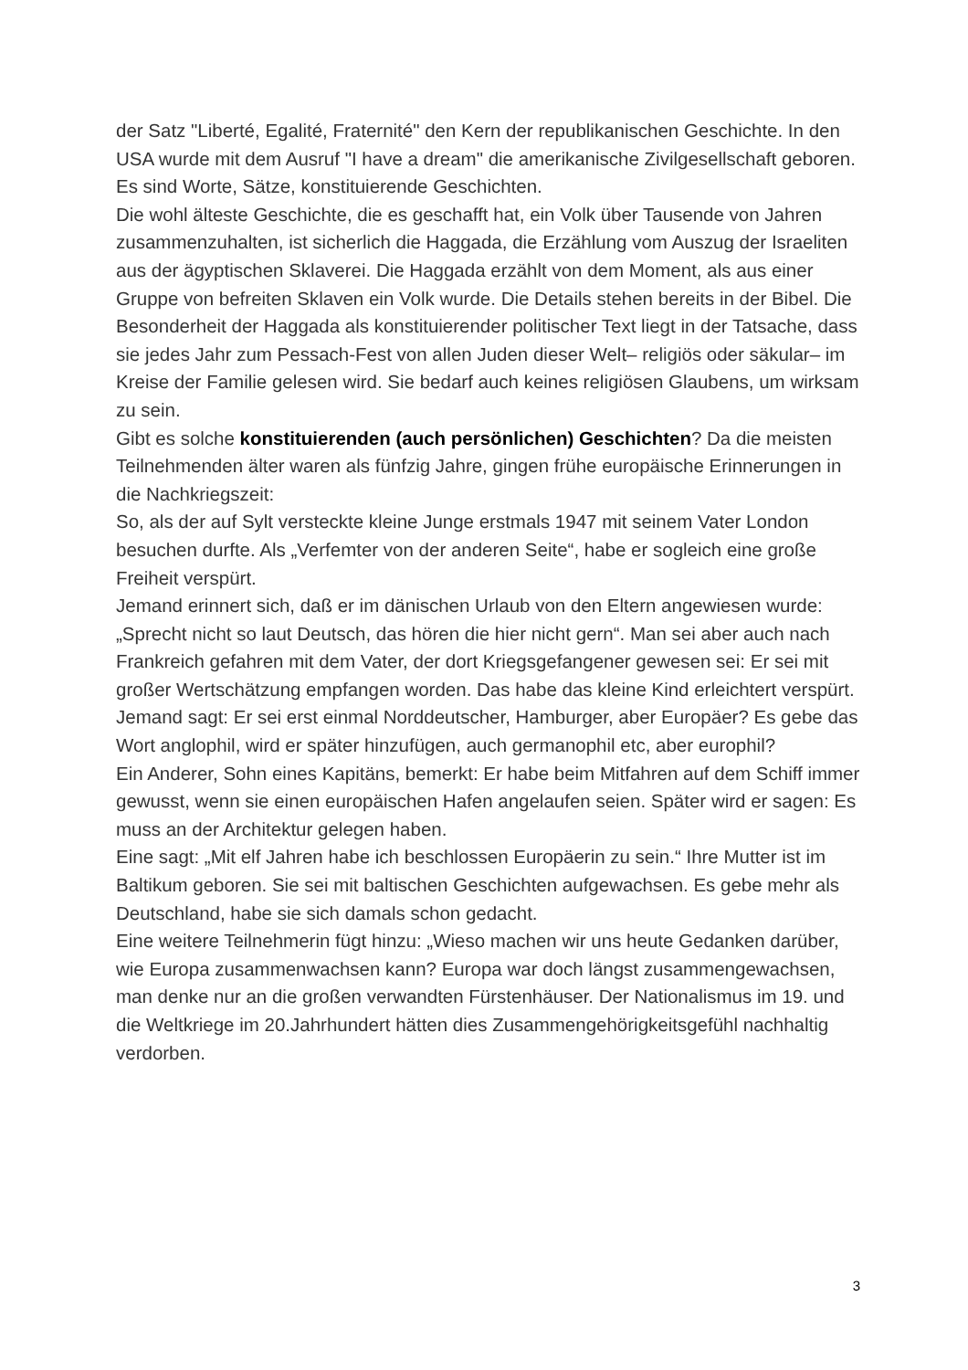der Satz "Liberté, Egalité, Fraternité" den Kern der republikanischen Geschichte. In den USA wurde mit dem Ausruf "I have a dream" die amerikanische Zivilgesellschaft geboren. Es sind Worte, Sätze, konstituierende Geschichten.
Die wohl älteste Geschichte, die es geschafft hat, ein Volk über Tausende von Jahren zusammenzuhalten, ist sicherlich die Haggada, die Erzählung vom Auszug der Israeliten aus der ägyptischen Sklaverei. Die Haggada erzählt von dem Moment, als aus einer Gruppe von befreiten Sklaven ein Volk wurde. Die Details stehen bereits in der Bibel. Die Besonderheit der Haggada als konstituierender politischer Text liegt in der Tatsache, dass sie jedes Jahr zum Pessach-Fest von allen Juden dieser Welt– religiös oder säkular– im Kreise der Familie gelesen wird. Sie bedarf auch keines religiösen Glaubens, um wirksam zu sein.
Gibt es solche konstituierenden (auch persönlichen) Geschichten? Da die meisten Teilnehmenden älter waren als fünfzig Jahre, gingen frühe europäische Erinnerungen in die Nachkriegszeit:
So, als der auf Sylt versteckte kleine Junge erstmals 1947 mit seinem Vater London besuchen durfte. Als „Verfemter von der anderen Seite“, habe er sogleich eine große Freiheit verspürt.
Jemand erinnert sich, daß er im dänischen Urlaub von den Eltern angewiesen wurde: „Sprecht nicht so laut Deutsch, das hören die hier nicht gern“. Man sei aber auch nach Frankreich gefahren mit dem Vater, der dort Kriegsgefangener gewesen sei: Er sei mit großer Wertschätzung empfangen worden. Das habe das kleine Kind erleichtert verspürt.
Jemand sagt: Er sei erst einmal Norddeutscher, Hamburger, aber Europäer? Es gebe das Wort anglophil, wird er später hinzufügen, auch germanophil etc, aber europhil?
Ein Anderer, Sohn eines Kapitäns, bemerkt: Er habe beim Mitfahren auf dem Schiff immer gewusst, wenn sie einen europäischen Hafen angelaufen seien. Später wird er sagen: Es muss an der Architektur gelegen haben.
Eine sagt: „Mit elf Jahren habe ich beschlossen Europäerin zu sein.“ Ihre Mutter ist im Baltikum geboren. Sie sei mit baltischen Geschichten aufgewachsen. Es gebe mehr als Deutschland, habe sie sich damals schon gedacht.
Eine weitere Teilnehmerin fügt hinzu: „Wieso machen wir uns heute Gedanken darüber, wie Europa zusammenwachsen kann? Europa war doch längst zusammengewachsen, man denke nur an die großen verwandten Fürstenhäuser. Der Nationalismus im 19. und die Weltkriege im 20.Jahrhundert hätten dies Zusammengehörigkeitsgefühl nachhaltig verdorben.
3